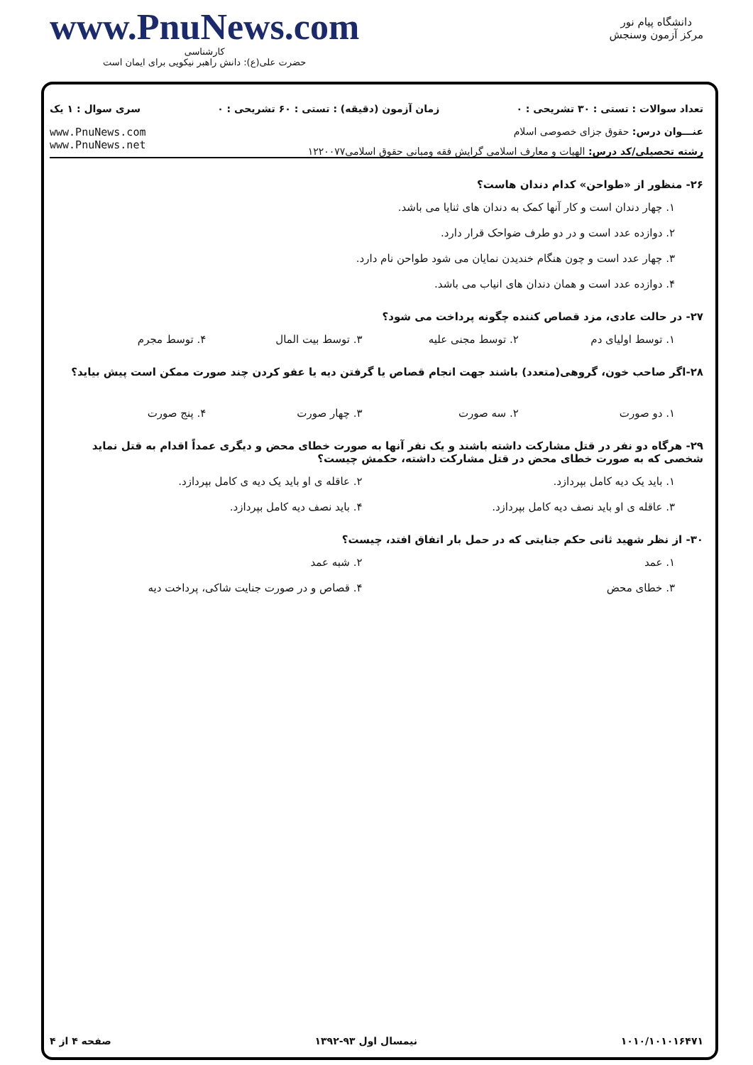www.PnuNews.com
کارشناسی
حضرت علی(ع): دانش راهبر نیکویی برای ایمان است
دانشگاه پیام نور
مرکز آزمون وسنجش
تعداد سوالات : تستی : ۳۰ تشریحی : ۰ زمان آزمون (دقیقه) : تستی : ۶۰ تشریحی : ۰ سری سوال : ۱ یک
عنـــوان درس: حقوق جزای خصوصی اسلام
رشته تحصیلی/کد درس: الهیات و معارف اسلامی گرایش فقه ومبانی حقوق اسلامی۱۲۲۰۰۷۷
www.PnuNews.com
www.PnuNews.net
۲۶- منظور از «طواحن» کدام دندان هاست؟
۱. چهار دندان است و کار آنها کمک به دندان های ثنایا می باشد.
۲. دوازده عدد است و در دو طرف ضواحک قرار دارد.
۳. چهار عدد است و چون هنگام خندیدن نمایان می شود طواحن نام دارد.
۴. دوازده عدد است و همان دندان های انیاب می باشد.
۲۷- در حالت عادی، مزد قصاص کننده چگونه پرداخت می شود؟
۱. توسط اولیای دم ۲. توسط مجنی علیه ۳. توسط بیت المال ۴. توسط مجرم
۲۸-اگر صاحب خون، گروهی(متعدد) باشند جهت انجام قصاص یا گرفتن دیه یا عفو کردن چند صورت ممکن است پیش بیاید؟
۱. دو صورت ۲. سه صورت ۳. چهار صورت ۴. پنج صورت
۲۹- هرگاه دو نفر در قتل مشارکت داشته باشند و یک نفر آنها به صورت خطای محض و دیگری عمداً اقدام به قتل نماید شخصی که به صورت خطای محض در قتل مشارکت داشته، حکمش چیست؟
۱. باید یک دیه کامل بپردازد. ۲. عاقله ی او باید یک دیه ی کامل بپردازد.
۳. عاقله ی او باید نصف دیه کامل بپردازد. ۴. باید نصف دیه کامل بپردازد.
۳۰- از نظر شهید ثانی حکم جنایتی که در حمل بار اتفاق افتد، چیست؟
۱. عمد ۲. شبه عمد
۳. خطای محض ۴. قصاص و در صورت جنایت شاکی، پرداخت دیه
۱۰۱۰/۱۰۱۰۱۶۴۷۱ نیمسال اول ۹۳-۱۳۹۲ صفحه ۴ از ۴